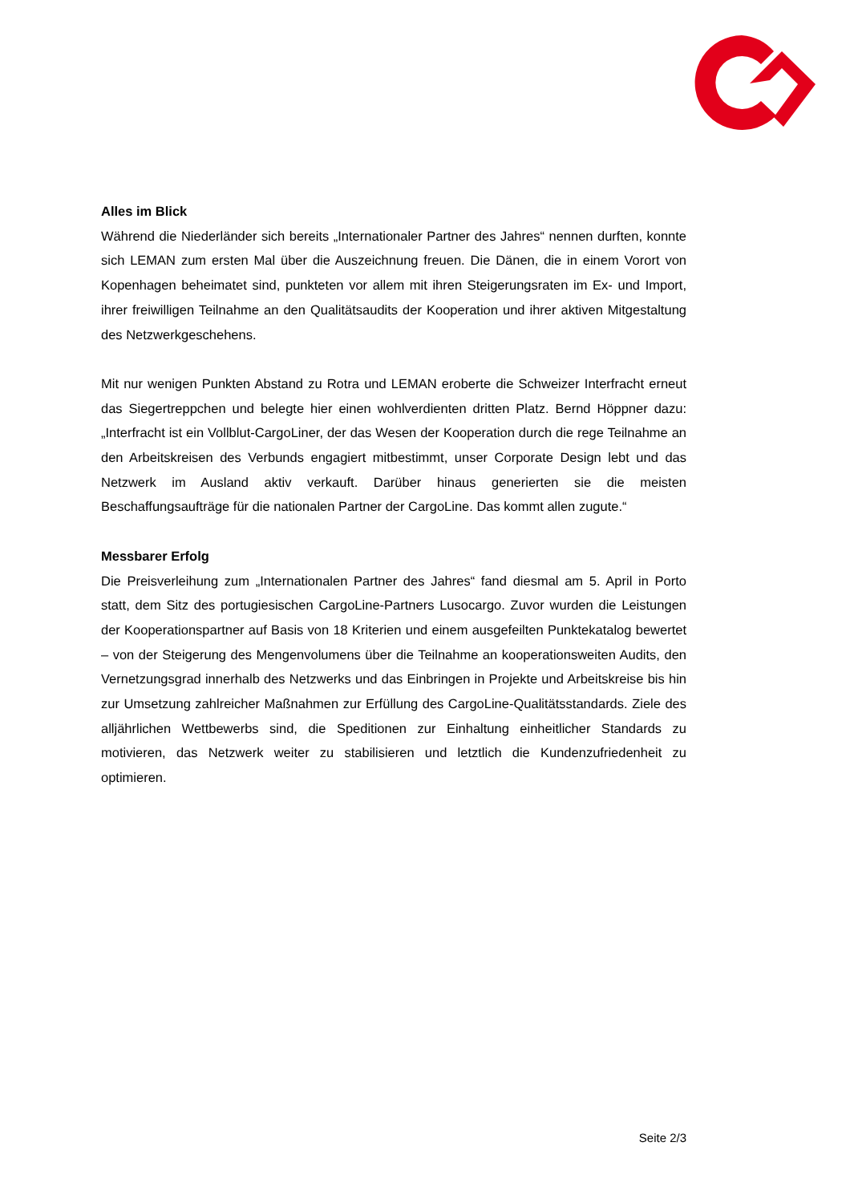Alles im Blick
Während die Niederländer sich bereits „Internationaler Partner des Jahres“ nennen durften, konnte sich LEMAN zum ersten Mal über die Auszeichnung freuen. Die Dänen, die in einem Vorort von Kopenhagen beheimatet sind, punkteten vor allem mit ihren Steigerungsraten im Ex- und Import, ihrer freiwilligen Teilnahme an den Qualitätsaudits der Kooperation und ihrer aktiven Mitgestaltung des Netzwerkgeschehens.
Mit nur wenigen Punkten Abstand zu Rotra und LEMAN eroberte die Schweizer Interfracht erneut das Siegertreppchen und belegte hier einen wohlverdienten dritten Platz. Bernd Höppner dazu: „Interfracht ist ein Vollblut-CargoLiner, der das Wesen der Kooperation durch die rege Teilnahme an den Arbeitskreisen des Verbunds engagiert mitbestimmt, unser Corporate Design lebt und das Netzwerk im Ausland aktiv verkauft. Darüber hinaus generierten sie die meisten Beschaffungsaufträge für die nationalen Partner der CargoLine. Das kommt allen zugute.“
Messbarer Erfolg
Die Preisverleihung zum „Internationalen Partner des Jahres“ fand diesmal am 5. April in Porto statt, dem Sitz des portugiesischen CargoLine-Partners Lusocargo. Zuvor wurden die Leistungen der Kooperationspartner auf Basis von 18 Kriterien und einem ausgefeilten Punktekatalog bewertet – von der Steigerung des Mengenvolumens über die Teilnahme an kooperationsweiten Audits, den Vernetzungsgrad innerhalb des Netzwerks und das Einbringen in Projekte und Arbeitskreise bis hin zur Umsetzung zahlreicher Maßnahmen zur Erfüllung des CargoLine-Qualitätsstandards. Ziele des alljährlichen Wettbewerbs sind, die Speditionen zur Einhaltung einheitlicher Standards zu motivieren, das Netzwerk weiter zu stabilisieren und letztlich die Kundenzufriedenheit zu optimieren.
Seite 2/3